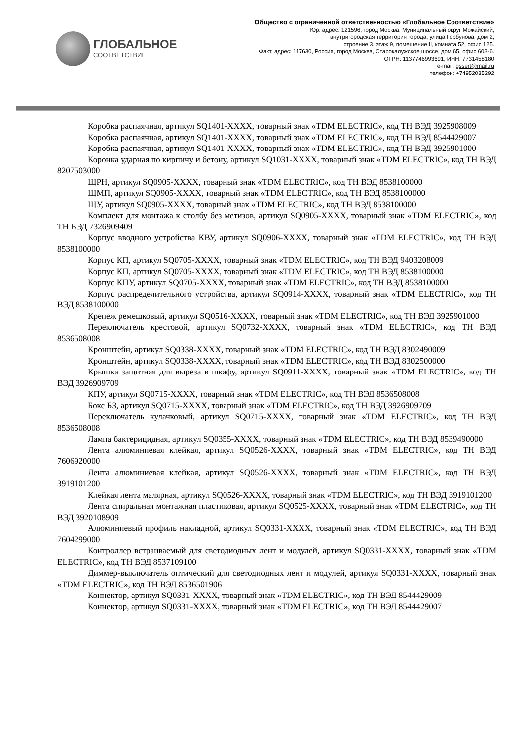ГЛОБАЛЬНОЕ
СООТВЕТСТВИЕ
Общество с ограниченной ответственностью «Глобальное Соответствие»
Юр. адрес: 121596, город Москва, Муниципальный округ Можайский,
внутригородская территория города, улица Горбунова, дом 2,
строение 3, этаж 9, помещение II, комната 52, офис 125.
Факт. адрес: 117630, Россия, город Москва, Старокалужское шоссе, дом 65, офис 603-6.
ОГРН: 1137746993691, ИНН: 7731458180
e-mail: gssert@mail.ru
телефон: +74952035292
Коробка распаячная, артикул SQ1401-XXXX, товарный знак «TDM ELECTRIC», код ТН ВЭД 3925908009
Коробка распаячная, артикул SQ1401-XXXX, товарный знак «TDM ELECTRIC», код ТН ВЭД 8544429007
Коробка распаячная, артикул SQ1401-XXXX, товарный знак «TDM ELECTRIC», код ТН ВЭД 3925901000
Коронка ударная по кирпичу и бетону, артикул SQ1031-XXXX, товарный знак «TDM ELECTRIC», код ТН ВЭД 8207503000
ЩРН, артикул SQ0905-XXXX, товарный знак «TDM ELECTRIC», код ТН ВЭД 8538100000
ЩМП, артикул SQ0905-XXXX, товарный знак «TDM ELECTRIC», код ТН ВЭД 8538100000
ЩУ, артикул SQ0905-XXXX, товарный знак «TDM ELECTRIC», код ТН ВЭД 8538100000
Комплект для монтажа к столбу без метизов, артикул SQ0905-XXXX, товарный знак «TDM ELECTRIC», код ТН ВЭД 7326909409
Корпус вводного устройства КВУ, артикул SQ0906-XXXX, товарный знак «TDM ELECTRIC», код ТН ВЭД 8538100000
Корпус КП, артикул SQ0705-XXXX, товарный знак «TDM ELECTRIC», код ТН ВЭД 9403208009
Корпус КП, артикул SQ0705-XXXX, товарный знак «TDM ELECTRIC», код ТН ВЭД 8538100000
Корпус КПУ, артикул SQ0705-XXXX, товарный знак «TDM ELECTRIC», код ТН ВЭД 8538100000
Корпус распределительного устройства, артикул SQ0914-XXXX, товарный знак «TDM ELECTRIC», код ТН ВЭД 8538100000
Крепеж ремешковый, артикул SQ0516-XXXX, товарный знак «TDM ELECTRIC», код ТН ВЭД 3925901000
Переключатель крестовой, артикул SQ0732-XXXX, товарный знак «TDM ELECTRIC», код ТН ВЭД 8536508008
Кронштейн, артикул SQ0338-XXXX, товарный знак «TDM ELECTRIC», код ТН ВЭД 8302490009
Кронштейн, артикул SQ0338-XXXX, товарный знак «TDM ELECTRIC», код ТН ВЭД 8302500000
Крышка защитная для выреза в шкафу, артикул SQ0911-XXXX, товарный знак «TDM ELECTRIC», код ТН ВЭД 3926909709
КПУ, артикул SQ0715-XXXX, товарный знак «TDM ELECTRIC», код ТН ВЭД 8536508008
Бокс БЗ, артикул SQ0715-XXXX, товарный знак «TDM ELECTRIC», код ТН ВЭД 3926909709
Переключатель кулачковый, артикул SQ0715-XXXX, товарный знак «TDM ELECTRIC», код ТН ВЭД 8536508008
Лампа бактерицидная, артикул SQ0355-XXXX, товарный знак «TDM ELECTRIC», код ТН ВЭД 8539490000
Лента алюминиевая клейкая, артикул SQ0526-XXXX, товарный знак «TDM ELECTRIC», код ТН ВЭД 7606920000
Лента алюминиевая клейкая, артикул SQ0526-XXXX, товарный знак «TDM ELECTRIC», код ТН ВЭД 3919101200
Клейкая лента малярная, артикул SQ0526-XXXX, товарный знак «TDM ELECTRIC», код ТН ВЭД 3919101200
Лента спиральная монтажная пластиковая, артикул SQ0525-XXXX, товарный знак «TDM ELECTRIC», код ТН ВЭД 3920108909
Алюминиевый профиль накладной, артикул SQ0331-XXXX, товарный знак «TDM ELECTRIC», код ТН ВЭД 7604299000
Контроллер встраиваемый для светодиодных лент и модулей, артикул SQ0331-XXXX, товарный знак «TDM ELECTRIC», код ТН ВЭД 8537109100
Диммер-выключатель оптический для светодиодных лент и модулей, артикул SQ0331-XXXX, товарный знак «TDM ELECTRIC», код ТН ВЭД 8536501906
Коннектор, артикул SQ0331-XXXX, товарный знак «TDM ELECTRIC», код ТН ВЭД 8544429009
Коннектор, артикул SQ0331-XXXX, товарный знак «TDM ELECTRIC», код ТН ВЭД 8544429007